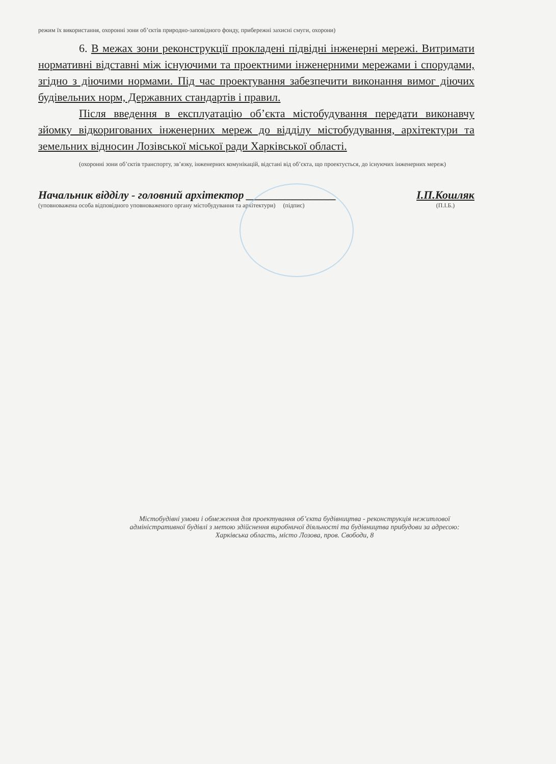режим їх використання, охоронні зони об’єктів природно-заповідного фонду, прибережні захисні смуги, охорони)
6. В межах зони реконструкції прокладені підвідні інженерні мережі. Витримати нормативні відставні між існуючими та проектними інженерними мережами і спорудами, згідно з діючими нормами. Під час проектування забезпечити виконання вимог діючих будівельних норм, Державних стандартів і правил.
Після введення в експлуатацію об’єкта містобудування передати виконавчу зйомку відкоригованих інженерних мереж до відділу містобудування, архітектури та земельних відносин Лозівської міської ради Харківської області.
(охоронні зони об’єктів транспорту, зв’язку, інженерних комунікацій, відстані від об’єкта, що проектується, до існуючих інженерних мереж)
Начальник відділу - головний архітектор ________________
(уповноважена особа відповідного уповноваженого органу містобудування та архітектури) (підпис)
І.П.Кошляк
(П.І.Б.)
Містобудівні умови і обмеження для проектування об’єкта будівництва - реконструкція нежитлової адміністративної будівлі з метою здійснення виробничої діяльності та будівництва прибудови за адресою: Харківська область, місто Лозова, пров. Свободи, 8